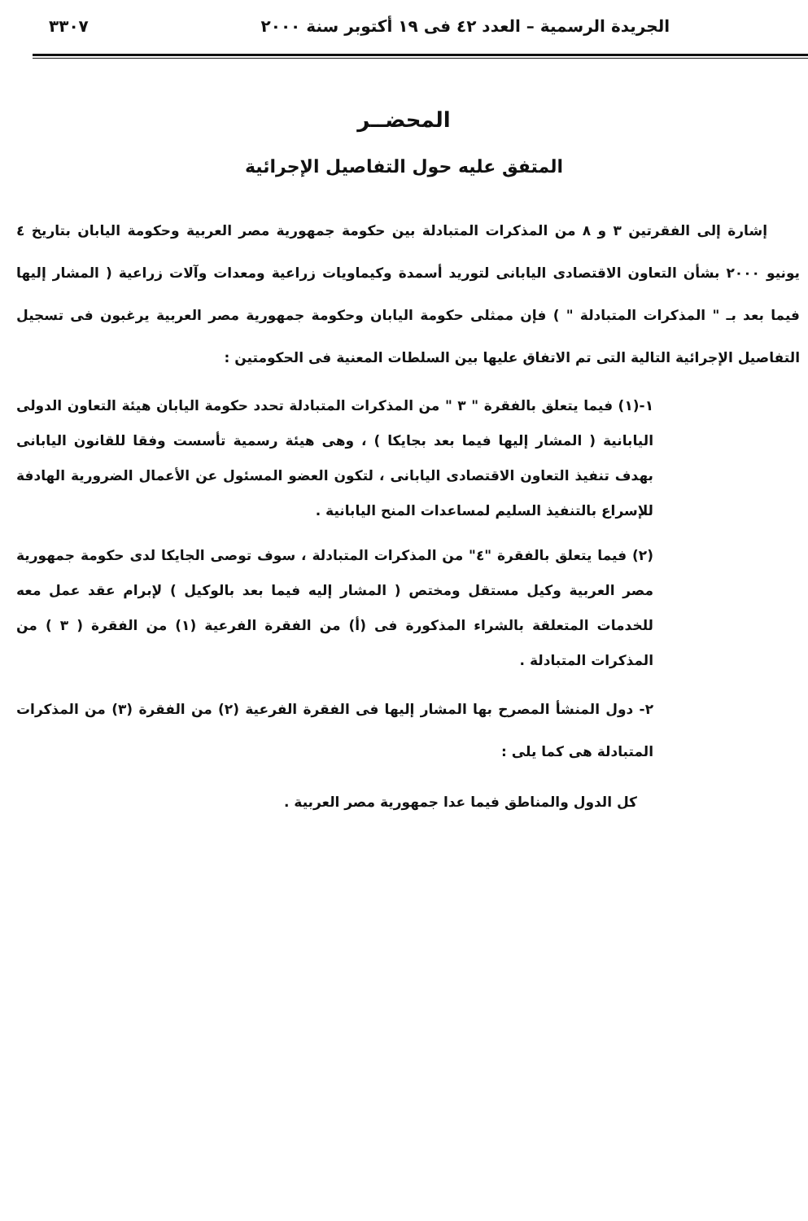الجريدة الرسمية – العدد ٤٢ فى ١٩ أكتوبر سنة ٢٠٠٠ ٣٣٠٧
المحضــر
المتفق عليه حول التفاصيل الإجرائية
إشارة إلى الفقرتين ٣ و ٨ من المذكرات المتبادلة بين حكومة جمهورية مصر العربية وحكومة اليابان بتاريخ ٤ يونيو ٢٠٠٠ بشأن التعاون الاقتصادى اليابانى لتوريد أسمدة وكيماويات زراعية ومعدات وآلات زراعية ( المشار إليها فيما بعد بـ " المذكرات المتبادلة " ) فإن ممثلى حكومة اليابان وحكومة جمهورية مصر العربية يرغبون فى تسجيل التفاصيل الإجرائية التالية التى تم الاتفاق عليها بين السلطات المعنية فى الحكومتين :
١-(١) فيما يتعلق بالفقرة " ٣ " من المذكرات المتبادلة تحدد حكومة اليابان هيئة التعاون الدولى اليابانية ( المشار إليها فيما بعد بجايكا ) ، وهى هيئة رسمية تأسست وفقا للقانون اليابانى بهدف تنفيذ التعاون الاقتصادى اليابانى ، لتكون العضو المسئول عن الأعمال الضرورية الهادفة للإسراع بالتنفيذ السليم لمساعدات المنح اليابانية .
(٢) فيما يتعلق بالفقرة "٤" من المذكرات المتبادلة ، سوف توصى الجايكا لدى حكومة جمهورية مصر العربية وكيل مستقل ومختص ( المشار إليه فيما بعد بالوكيل ) لإبرام عقد عمل معه للخدمات المتعلقة بالشراء المذكورة فى (أ) من الفقرة الفرعية (١) من الفقرة ( ٣ ) من المذكرات المتبادلة .
٢- دول المنشأ المصرح بها المشار إليها فى الفقرة الفرعية (٢) من الفقرة (٣) من المذكرات المتبادلة هى كما يلى :
كل الدول والمناطق فيما عدا جمهورية مصر العربية .